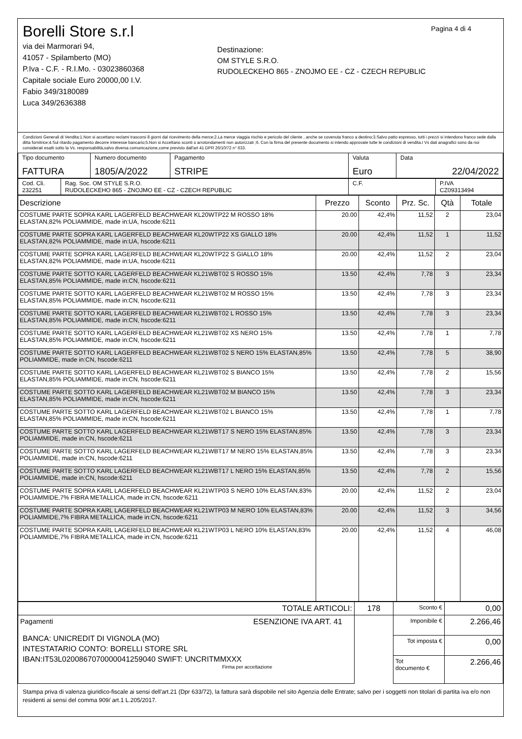Pagina 4 di 4
Borelli Store s.r.l
via dei Marmorari 94,
41057 - Spilamberto (MO)
P.Iva - C.F. - R.I.Mo. - 03023860368
Capitale sociale Euro 20000,00 I.V.
Fabio 349/3180089
Luca 349/2636388
Destinazione:
OM STYLE S.R.O.
RUDOLECKEHO 865 - ZNOJMO EE - CZ - CZECH REPUBLIC
Condizioni Generali di Vendita:1.Non si accettano reclami trascorsi 8 giorni dal ricevimento della merce;2.La merce viaggia rischio e pericolo del cliente , anche se covenuta franco a destino;3.Salvo patto espresso, tutti i prezzi si intendono franco sede dalla ditta fornitrice;4.Sul ritardo pagamento decorre interesse bancario;5.Non si Accettano sconti o arrotondamenti non autorizzati ;6. Con la firma del presente documento si intendo approvate tutte le condizioni di vendita.I Vs dati anagrafici sono da noi considerati esatti sotto la Vs. responsabilità,salvo diversa comunicazione,come previsto dall'art 41 DPR 26/10/72 n° 633.
| Tipo documento FATTURA | Numero documento 1805/A/2022 | Pagamento STRIPE | Valuta Euro | Data 22/04/2022 |
| Cod. Cli. 232251 | Rag. Soc. OM STYLE S.R.O. RUDOLECKEHO 865 - ZNOJMO EE - CZ - CZECH REPUBLIC | C.F. | P.IVA CZ09313494 |
| Descrizione | Prezzo | Sconto | Prz. Sc. | Qtà | Totale |
| --- | --- | --- | --- | --- | --- |
| COSTUME PARTE SOPRA KARL LAGERFELD BEACHWEAR KL20WTP22 M ROSSO 18% ELASTAN,82% POLIAMMIDE, made in:UA, hscode:6211 | 20.00 | 42,4% | 11,52 | 2 | 23,04 |
| COSTUME PARTE SOPRA KARL LAGERFELD BEACHWEAR KL20WTP22 XS GIALLO 18% ELASTAN,82% POLIAMMIDE, made in:UA, hscode:6211 | 20.00 | 42,4% | 11,52 | 1 | 11,52 |
| COSTUME PARTE SOPRA KARL LAGERFELD BEACHWEAR KL20WTP22 S GIALLO 18% ELASTAN,82% POLIAMMIDE, made in:UA, hscode:6211 | 20.00 | 42,4% | 11,52 | 2 | 23,04 |
| COSTUME PARTE SOTTO KARL LAGERFELD BEACHWEAR KL21WBT02 S ROSSO 15% ELASTAN,85% POLIAMMIDE, made in:CN, hscode:6211 | 13.50 | 42,4% | 7,78 | 3 | 23,34 |
| COSTUME PARTE SOTTO KARL LAGERFELD BEACHWEAR KL21WBT02 M ROSSO 15% ELASTAN,85% POLIAMMIDE, made in:CN, hscode:6211 | 13.50 | 42,4% | 7,78 | 3 | 23,34 |
| COSTUME PARTE SOTTO KARL LAGERFELD BEACHWEAR KL21WBT02 L ROSSO 15% ELASTAN,85% POLIAMMIDE, made in:CN, hscode:6211 | 13.50 | 42,4% | 7,78 | 3 | 23,34 |
| COSTUME PARTE SOTTO KARL LAGERFELD BEACHWEAR KL21WBT02 XS NERO 15% ELASTAN,85% POLIAMMIDE, made in:CN, hscode:6211 | 13.50 | 42,4% | 7,78 | 1 | 7,78 |
| COSTUME PARTE SOTTO KARL LAGERFELD BEACHWEAR KL21WBT02 S NERO 15% ELASTAN,85% POLIAMMIDE, made in:CN, hscode:6211 | 13.50 | 42,4% | 7,78 | 5 | 38,90 |
| COSTUME PARTE SOTTO KARL LAGERFELD BEACHWEAR KL21WBT02 S BIANCO 15% ELASTAN,85% POLIAMMIDE, made in:CN, hscode:6211 | 13.50 | 42,4% | 7,78 | 2 | 15,56 |
| COSTUME PARTE SOTTO KARL LAGERFELD BEACHWEAR KL21WBT02 M BIANCO 15% ELASTAN,85% POLIAMMIDE, made in:CN, hscode:6211 | 13.50 | 42,4% | 7,78 | 3 | 23,34 |
| COSTUME PARTE SOTTO KARL LAGERFELD BEACHWEAR KL21WBT02 L BIANCO 15% ELASTAN,85% POLIAMMIDE, made in:CN, hscode:6211 | 13.50 | 42,4% | 7,78 | 1 | 7,78 |
| COSTUME PARTE SOTTO KARL LAGERFELD BEACHWEAR KL21WBT17 S NERO 15% ELASTAN,85% POLIAMMIDE, made in:CN, hscode:6211 | 13.50 | 42,4% | 7,78 | 3 | 23,34 |
| COSTUME PARTE SOTTO KARL LAGERFELD BEACHWEAR KL21WBT17 M NERO 15% ELASTAN,85% POLIAMMIDE, made in:CN, hscode:6211 | 13.50 | 42,4% | 7,78 | 3 | 23,34 |
| COSTUME PARTE SOTTO KARL LAGERFELD BEACHWEAR KL21WBT17 L NERO 15% ELASTAN,85% POLIAMMIDE, made in:CN, hscode:6211 | 13.50 | 42,4% | 7,78 | 2 | 15,56 |
| COSTUME PARTE SOPRA KARL LAGERFELD BEACHWEAR KL21WTP03 S NERO 10% ELASTAN,83% POLIAMMIDE,7% FIBRA METALLICA, made in:CN, hscode:6211 | 20.00 | 42,4% | 11,52 | 2 | 23,04 |
| COSTUME PARTE SOPRA KARL LAGERFELD BEACHWEAR KL21WTP03 M NERO 10% ELASTAN,83% POLIAMMIDE,7% FIBRA METALLICA, made in:CN, hscode:6211 | 20.00 | 42,4% | 11,52 | 3 | 34,56 |
| COSTUME PARTE SOPRA KARL LAGERFELD BEACHWEAR KL21WTP03 L NERO 10% ELASTAN,83% POLIAMMIDE,7% FIBRA METALLICA, made in:CN, hscode:6211 | 20.00 | 42,4% | 11,52 | 4 | 46,08 |
| TOTALE ARTICOLI: | 178 | Sconto € | 0,00 |
| Pagamenti ESENZIONE IVA ART. 41 BANCA: UNICREDIT DI VIGNOLA (MO) INTESTATARIO CONTO: BORELLI STORE SRL IBAN:IT53L0200867070000041259040 SWIFT: UNCRITMMXXX Firma per accettazione | | Imponibile € | 2.266,46 |
| | | Tot imposta € | 0,00 |
| | | Tot documento € | 2.266,46 |
Stampa priva di valenza giuridico-fiscale ai sensi dell'art.21 (Dpr 633/72), la fattura sarà dispobile nel sito Agenzia delle Entrate; salvo per i soggetti non titolari di partita iva e/o non residenti ai sensi del comma 909/ art.1 L.205/2017.